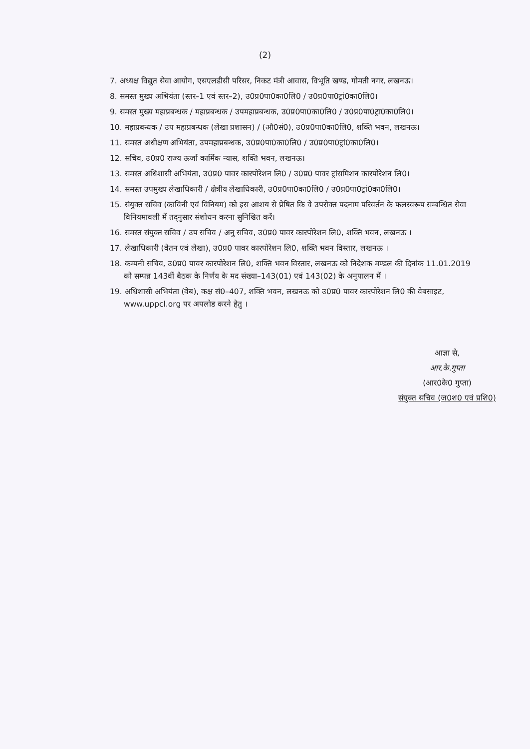(2)
7. अध्यक्ष विद्युत सेवा आयोग, एसएलडीसी परिसर, निकट मंत्री आवास, विभूति खण्ड, गोमती नगर, लखनऊ।
8. समस्त मुख्य अभियंता (स्तर–1 एवं स्तर–2), उ0प्र0पा0का0लि0 / उ0प्र0पा0ट्रां0का0लि0।
9. समस्त मुख्य महाप्रबन्धक / महाप्रबन्धक / उपमहाप्रबन्धक, उ0प्र0पा0का0लि0 / उ0प्र0पा0ट्रा0का0लि0।
10. महाप्रबन्धक / उप महाप्रबन्धक (लेखा प्रशासन) / (औ0सं0), उ0प्र0पा0का0लि0, शक्ति भवन, लखनऊ।
11. समस्त अधीक्षण अभियंता, उपमहाप्रबन्धक, उ0प्र0पा0का0लि0 / उ0प्र0पा0ट्रां0का0लि0।
12. सचिव, उ0प्र0 राज्य ऊर्जा कार्मिक न्यास, शक्ति भवन, लखनऊ।
13. समस्त अधिशासी अभियंता, उ0प्र0 पावर कारपोरेशन लि0 / उ0प्र0 पावर ट्रांसमिशन कारपोरेशन लि0।
14. समस्त उपमुख्य लेखाधिकारी / क्षेत्रीय लेखाधिकारी, उ0प्र0पा0का0लि0 / उ0प्र0पा0ट्रां0का0लि0।
15. संयुक्त सचिव (काविनी एवं विनियम) को इस आशय से प्रेषित कि वे उपरोक्त पदनाम परिवर्तन के फलस्वरूप सम्बन्धित सेवा विनियमावली में तद्नुसार संशोधन करना सुनिश्चित करें।
16. समस्त संयुक्त सचिव / उप सचिव / अनु सचिव, उ0प्र0 पावर कारपोरेशन लि0, शक्ति भवन, लखनऊ ।
17. लेखाधिकारी (वेतन एवं लेखा), उ0प्र0 पावर कारपोरेशन लि0, शक्ति भवन विस्तार, लखनऊ ।
18. कम्पनी सचिव, उ0प्र0 पावर कारपोरेशन लि0, शक्ति भवन विस्तार, लखनऊ को निदेशक मण्डल की दिनांक 11.01.2019 को सम्पन्न 143वीं बैठक के निर्णय के मद संख्या–143(01) एवं 143(02) के अनुपालन में ।
19. अधिशासी अभियंता (वेब), कक्ष सं0–407, शक्ति भवन, लखनऊ को उ0प्र0 पावर कारपोरेशन लि0 की वेबसाइट, www.uppcl.org पर अपलोड करने हेतु ।
आज्ञा से,
आर.के.गुप्ता
(आर0के0 गुप्ता)
संयुक्त सचिव (ज0श0 एवं प्रशि0)